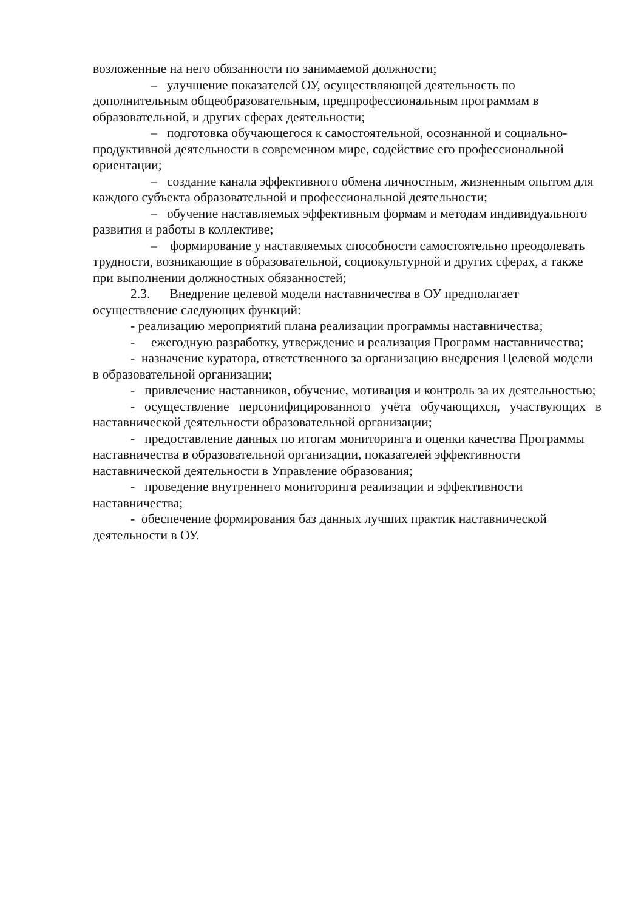возложенные на него обязанности по занимаемой должности;
– улучшение показателей ОУ, осуществляющей деятельность по дополнительным общеобразовательным, предпрофессиональным программам в образовательной, и других сферах деятельности;
– подготовка обучающегося к самостоятельной, осознанной и социально-продуктивной деятельности в современном мире, содействие его профессиональной ориентации;
– создание канала эффективного обмена личностным, жизненным опытом для каждого субъекта образовательной и профессиональной деятельности;
– обучение наставляемых эффективным формам и методам индивидуального развития и работы в коллективе;
– формирование у наставляемых способности самостоятельно преодолевать трудности, возникающие в образовательной, социокультурной и других сферах, а также при выполнении должностных обязанностей;
2.3. Внедрение целевой модели наставничества в ОУ предполагает осуществление следующих функций:
- реализацию мероприятий плана реализации программы наставничества;
- ежегодную разработку, утверждение и реализация Программ наставничества;
- назначение куратора, ответственного за организацию внедрения Целевой модели в образовательной организации;
- привлечение наставников, обучение, мотивация и контроль за их деятельностью;
- осуществление персонифицированного учёта обучающихся, участвующих в наставнической деятельности образовательной организации;
- предоставление данных по итогам мониторинга и оценки качества Программы наставничества в образовательной организации, показателей эффективности наставнической деятельности в Управление образования;
- проведение внутреннего мониторинга реализации и эффективности наставничества;
- обеспечение формирования баз данных лучших практик наставнической деятельности в ОУ.